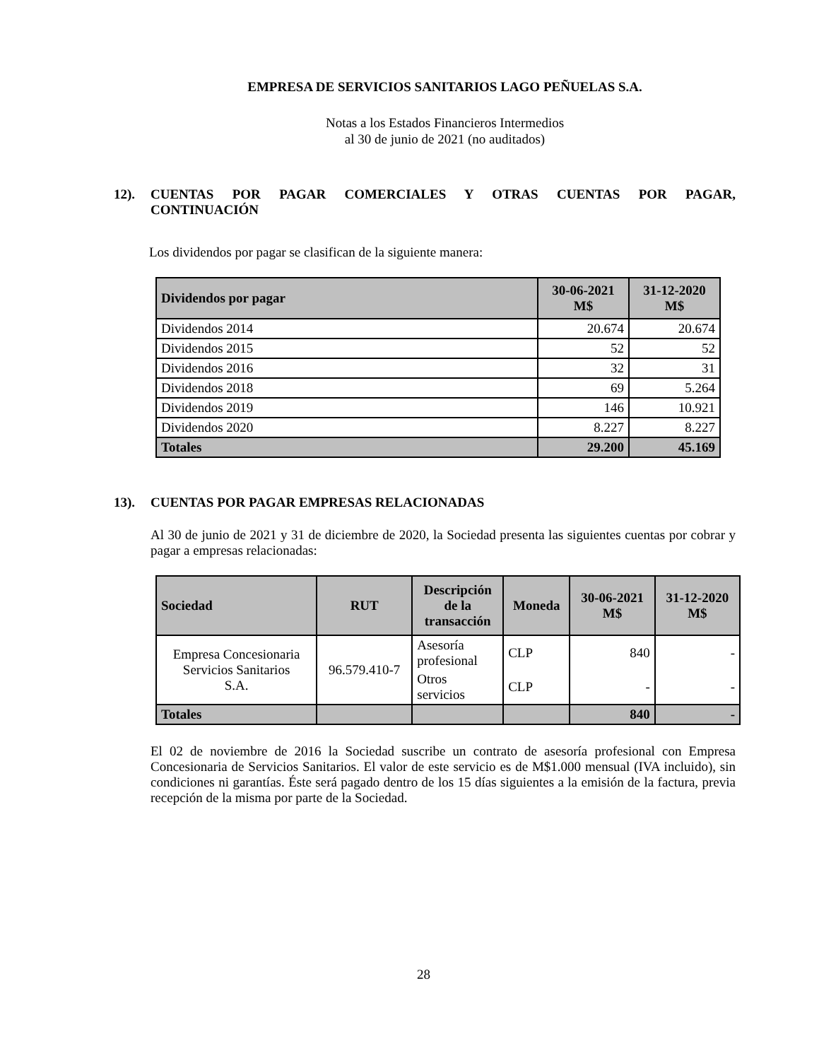EMPRESA DE SERVICIOS SANITARIOS LAGO PEÑUELAS S.A.
Notas a los Estados Financieros Intermedios
al 30 de junio de 2021 (no auditados)
12). CUENTAS POR PAGAR COMERCIALES Y OTRAS CUENTAS POR PAGAR, CONTINUACIÓN
Los dividendos por pagar se clasifican de la siguiente manera:
| Dividendos por pagar | 30-06-2021 M$ | 31-12-2020 M$ |
| --- | --- | --- |
| Dividendos 2014 | 20.674 | 20.674 |
| Dividendos 2015 | 52 | 52 |
| Dividendos 2016 | 32 | 31 |
| Dividendos 2018 | 69 | 5.264 |
| Dividendos 2019 | 146 | 10.921 |
| Dividendos 2020 | 8.227 | 8.227 |
| Totales | 29.200 | 45.169 |
13). CUENTAS POR PAGAR EMPRESAS RELACIONADAS
Al 30 de junio de 2021 y 31 de diciembre de 2020, la Sociedad presenta las siguientes cuentas por cobrar y pagar a empresas relacionadas:
| Sociedad | RUT | Descripción de la transacción | Moneda | 30-06-2021 M$ | 31-12-2020 M$ |
| --- | --- | --- | --- | --- | --- |
| Empresa Concesionaria Servicios Sanitarios S.A. | 96.579.410-7 | Asesoría profesional | CLP | 840 | - |
| | | Otros servicios | CLP | - | - |
| Totales | | | | 840 | - |
El 02 de noviembre de 2016 la Sociedad suscribe un contrato de asesoría profesional con Empresa Concesionaria de Servicios Sanitarios. El valor de este servicio es de M$1.000 mensual (IVA incluido), sin condiciones ni garantías. Éste será pagado dentro de los 15 días siguientes a la emisión de la factura, previa recepción de la misma por parte de la Sociedad.
28